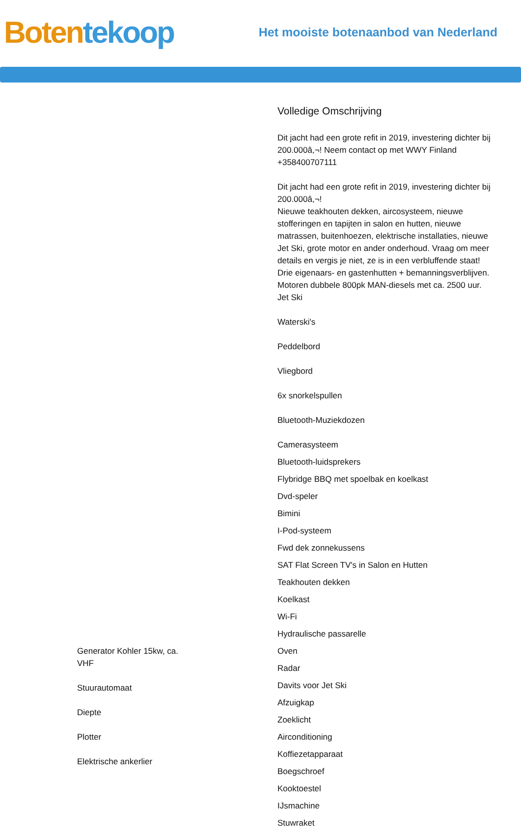Boten tekoop
Het mooiste botenaanbod van Nederland
Generator Kohler 15kw, ca.
VHF
Stuurautomaat
Diepte
Plotter
Elektrische ankerlier
Volledige Omschrijving
Dit jacht had een grote refit in 2019, investering dichter bij 200.000â,¬! Neem contact op met WWY Finland +358400707111
Dit jacht had een grote refit in 2019, investering dichter bij 200.000â,¬!
Nieuwe teakhouten dekken, aircosysteem, nieuwe stofferingen en tapijten in salon en hutten, nieuwe matrassen, buitenhoezen, elektrische installaties, nieuwe Jet Ski, grote motor en ander onderhoud. Vraag om meer details en vergis je niet, ze is in een verbluffende staat!
Drie eigenaars- en gastenhutten + bemanningsverblijven.
Motoren dubbele 800pk MAN-diesels met ca. 2500 uur.
Jet Ski
Waterski's
Peddelbord
Vliegbord
6x snorkelspullen
Bluetooth-Muziekdozen
Camerasysteem
Bluetooth-luidsprekers
Flybridge BBQ met spoelbak en koelkast
Dvd-speler
Bimini
I-Pod-systeem
Fwd dek zonnekussens
SAT Flat Screen TV's in Salon en Hutten
Teakhouten dekken
Koelkast
Wi-Fi
Hydraulische passarelle
Oven
Radar
Davits voor Jet Ski
Afzuigkap
Zoeklicht
Airconditioning
Koffiezetapparaat
Boegschroef
Kooktoestel
IJsmachine
Stuwraket